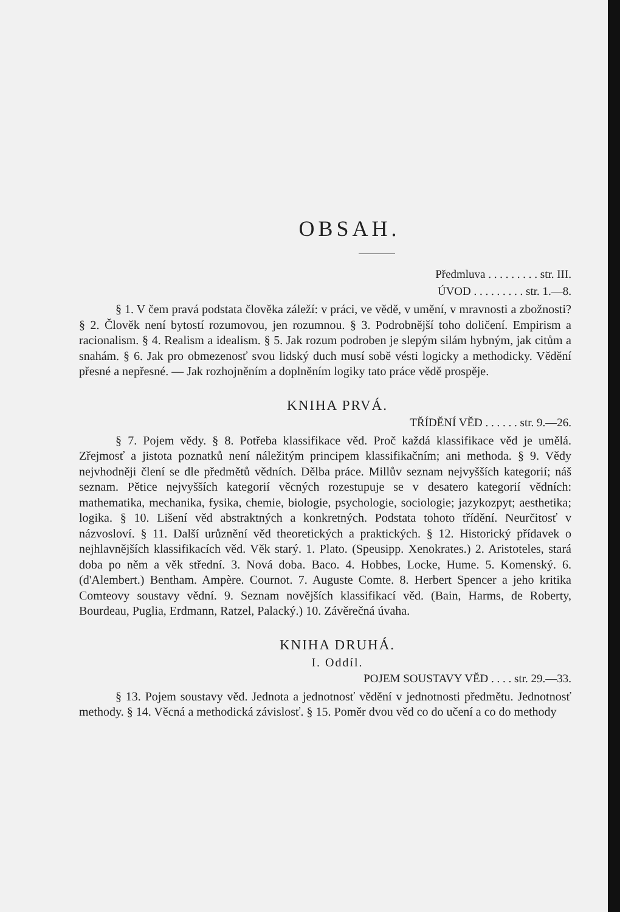OBSAH.
Předmluva . . . . . . . . . str. III.
ÚVOD . . . . . . . . . str. 1.—8.
§ 1. V čem pravá podstata člověka záleží: v práci, ve vědě, v umění, v mravnosti a zbožnosti? § 2. Člověk není bytostí rozumovou, jen rozumnou. § 3. Podrobnější toho doličení. Empirism a racionalism. § 4. Realism a idealism. § 5. Jak rozum podroben je slepým silám hybným, jak citům a snahám. § 6. Jak pro obmezenosť svou lidský duch musí sobě vésti logicky a methodicky. Vědění přesné a nepřesné. — Jak rozhojněním a doplněním logiky tato práce vědě prospěje.
KNIHA PRVÁ.
TŘÍDĚNÍ VĚD . . . . . . str. 9.—26.
§ 7. Pojem vědy. § 8. Potřeba klassifikace věd. Proč každá klassifikace věd je umělá. Zřejmosť a jistota poznatků není náležitým principem klassifikačním; ani methoda. § 9. Vědy nejvhodněji člení se dle předmětů vědních. Dělba práce. Millův seznam nejvyšších kategorií; náš seznam. Pětice nejvyšších kategorií věcných rozestupuje se v desatero kategorií vědních: mathematika, mechanika, fysika, chemie, biologie, psychologie, sociologie; jazykozpyt; aesthetika; logika. § 10. Lišení věd abstraktných a konkretných. Podstata tohoto třídění. Neurčitosť v názvosloví. § 11. Další urůznění věd theoretických a praktických. § 12. Historický přídavek o nejhlavnějších klassifikacích věd. Věk starý. 1. Plato. (Speusipp. Xenokrates.) 2. Aristoteles, stará doba po něm a věk střední. 3. Nová doba. Baco. 4. Hobbes, Locke, Hume. 5. Komenský. 6. (d'Alembert.) Bentham. Ampère. Cournot. 7. Auguste Comte. 8. Herbert Spencer a jeho kritika Comteovy soustavy vědní. 9. Seznam novějších klassifikací věd. (Bain, Harms, de Roberty, Bourdeau, Puglia, Erdmann, Ratzel, Palacký.) 10. Závěrečná úvaha.
KNIHA DRUHÁ.
I. Oddíl.
POJEM SOUSTAVY VĚD . . . . str. 29.—33.
§ 13. Pojem soustavy věd. Jednota a jednotnosť vědění v jednotnosti předmětu. Jednotnosť methody. § 14. Věcná a methodická závislosť. § 15. Poměr dvou věd co do učení a co do methody